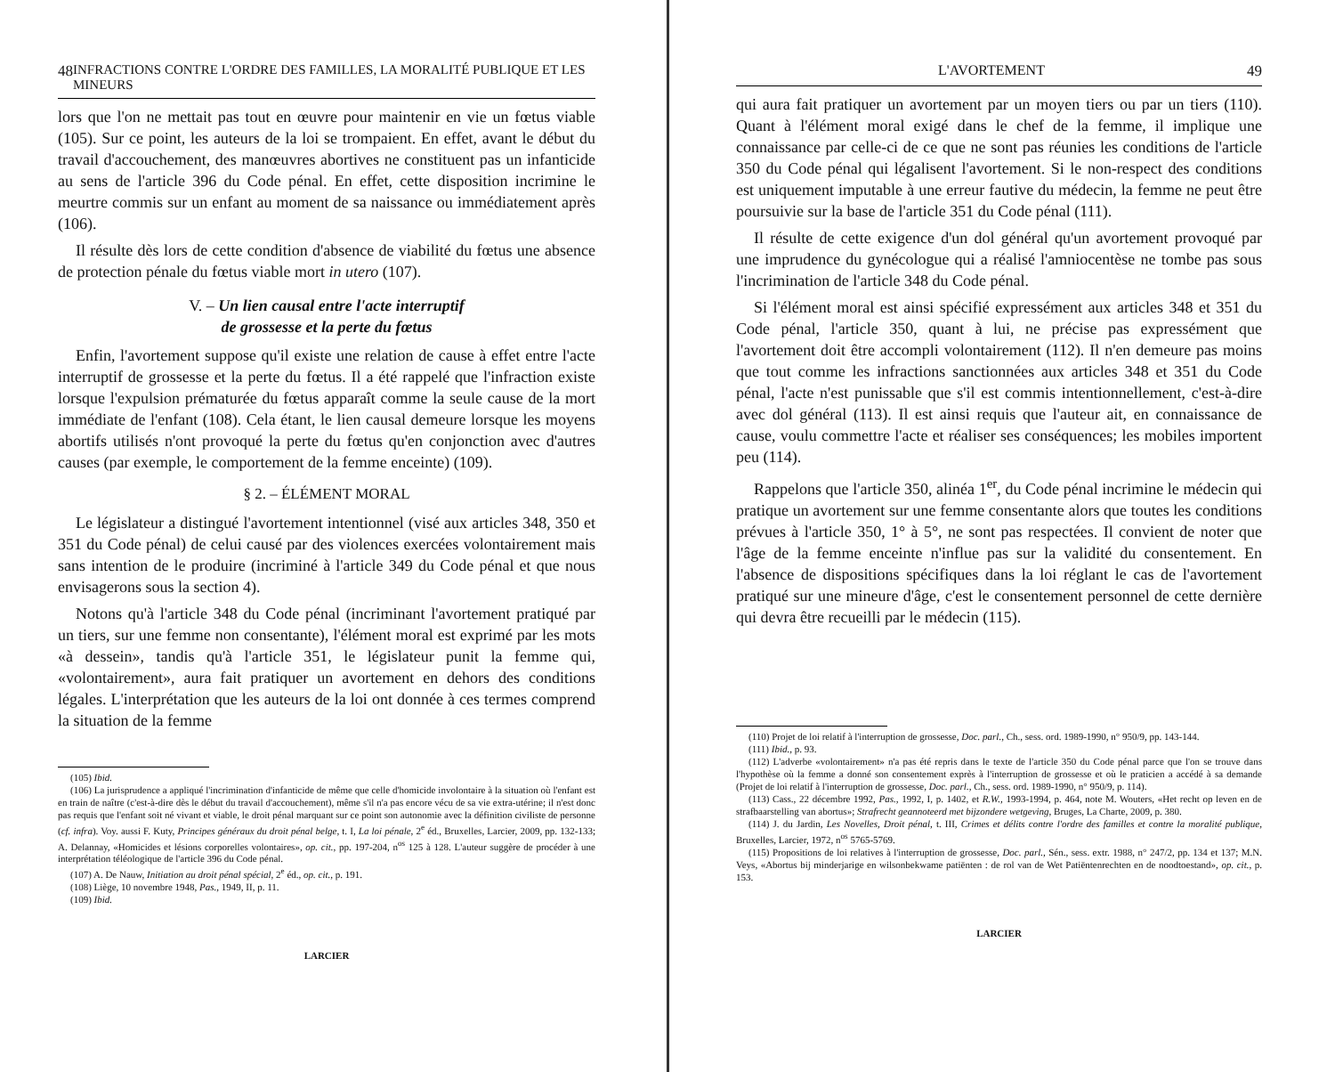48 INFRACTIONS CONTRE L'ORDRE DES FAMILLES, LA MORALITÉ PUBLIQUE ET LES MINEURS
lors que l'on ne mettait pas tout en œuvre pour maintenir en vie un fœtus viable (105). Sur ce point, les auteurs de la loi se trompaient. En effet, avant le début du travail d'accouchement, des manœuvres abortives ne constituent pas un infanticide au sens de l'article 396 du Code pénal. En effet, cette disposition incrimine le meurtre commis sur un enfant au moment de sa naissance ou immédiatement après (106).
Il résulte dès lors de cette condition d'absence de viabilité du fœtus une absence de protection pénale du fœtus viable mort in utero (107).
V. – Un lien causal entre l'acte interruptif
de grossesse et la perte du fœtus
Enfin, l'avortement suppose qu'il existe une relation de cause à effet entre l'acte interruptif de grossesse et la perte du fœtus. Il a été rappelé que l'infraction existe lorsque l'expulsion prématurée du fœtus apparaît comme la seule cause de la mort immédiate de l'enfant (108). Cela étant, le lien causal demeure lorsque les moyens abortifs utilisés n'ont provoqué la perte du fœtus qu'en conjonction avec d'autres causes (par exemple, le comportement de la femme enceinte) (109).
§ 2. – ÉLÉMENT MORAL
Le législateur a distingué l'avortement intentionnel (visé aux articles 348, 350 et 351 du Code pénal) de celui causé par des violences exercées volontairement mais sans intention de le produire (incriminé à l'article 349 du Code pénal et que nous envisagerons sous la section 4).
Notons qu'à l'article 348 du Code pénal (incriminant l'avortement pratiqué par un tiers, sur une femme non consentante), l'élément moral est exprimé par les mots «à dessein», tandis qu'à l'article 351, le législateur punit la femme qui, «volontairement», aura fait pratiquer un avortement en dehors des conditions légales. L'interprétation que les auteurs de la loi ont donnée à ces termes comprend la situation de la femme
(105) Ibid.
(106) La jurisprudence a appliqué l'incrimination d'infanticide de même que celle d'homicide involontaire à la situation où l'enfant est en train de naître (c'est-à-dire dès le début du travail d'accouchement), même s'il n'a pas encore vécu de sa vie extra-utérine; il n'est donc pas requis que l'enfant soit né vivant et viable, le droit pénal marquant sur ce point son autonomie avec la définition civiliste de personne (cf. infra). Voy. aussi F. Kuty, Principes généraux du droit pénal belge, t. I, La loi pénale, 2<sup>e</sup> éd., Bruxelles, Larcier, 2009, pp. 132-133; A. Delannay, «Homicides et lésions corporelles volontaires», op. cit., pp. 197-204, n<sup>os</sup> 125 à 128. L'auteur suggère de procéder à une interprétation téléologique de l'article 396 du Code pénal.
(107) A. De Nauw, Initiation au droit pénal spécial, 2<sup>e</sup> éd., op. cit., p. 191.
(108) Liège, 10 novembre 1948, Pas., 1949, II, p. 11.
(109) Ibid.
LARCIER
L'AVORTEMENT 49
qui aura fait pratiquer un avortement par un moyen tiers ou par un tiers (110). Quant à l'élément moral exigé dans le chef de la femme, il implique une connaissance par celle-ci de ce que ne sont pas réunies les conditions de l'article 350 du Code pénal qui légalisent l'avortement. Si le non-respect des conditions est uniquement imputable à une erreur fautive du médecin, la femme ne peut être poursuivie sur la base de l'article 351 du Code pénal (111).
Il résulte de cette exigence d'un dol général qu'un avortement provoqué par une imprudence du gynécologue qui a réalisé l'amniocentèse ne tombe pas sous l'incrimination de l'article 348 du Code pénal.
Si l'élément moral est ainsi spécifié expressément aux articles 348 et 351 du Code pénal, l'article 350, quant à lui, ne précise pas expressément que l'avortement doit être accompli volontairement (112). Il n'en demeure pas moins que tout comme les infractions sanctionnées aux articles 348 et 351 du Code pénal, l'acte n'est punissable que s'il est commis intentionnellement, c'est-à-dire avec dol général (113). Il est ainsi requis que l'auteur ait, en connaissance de cause, voulu commettre l'acte et réaliser ses conséquences; les mobiles importent peu (114).
Rappelons que l'article 350, alinéa 1<sup>er</sup>, du Code pénal incrimine le médecin qui pratique un avortement sur une femme consentante alors que toutes les conditions prévues à l'article 350, 1° à 5°, ne sont pas respectées. Il convient de noter que l'âge de la femme enceinte n'influe pas sur la validité du consentement. En l'absence de dispositions spécifiques dans la loi réglant le cas de l'avortement pratiqué sur une mineure d'âge, c'est le consentement personnel de cette dernière qui devra être recueilli par le médecin (115).
(110) Projet de loi relatif à l'interruption de grossesse, Doc. parl., Ch., sess. ord. 1989-1990, n° 950/9, pp. 143-144.
(111) Ibid., p. 93.
(112) L'adverbe «volontairement» n'a pas été repris dans le texte de l'article 350 du Code pénal parce que l'on se trouve dans l'hypothèse où la femme a donné son consentement exprès à l'interruption de grossesse et où le praticien a accédé à sa demande (Projet de loi relatif à l'interruption de grossesse, Doc. parl., Ch., sess. ord. 1989-1990, n° 950/9, p. 114).
(113) Cass., 22 décembre 1992, Pas., 1992, I, p. 1402, et R.W., 1993-1994, p. 464, note M. Wouters, «Het recht op leven en de strafbaarstelling van abortus»; Strafrecht geannoteerd met bijzondere wetgeving, Bruges, La Charte, 2009, p. 380.
(114) J. du Jardin, Les Novelles, Droit pénal, t. III, Crimes et délits contre l'ordre des familles et contre la moralité publique, Bruxelles, Larcier, 1972, n<sup>os</sup> 5765-5769.
(115) Propositions de loi relatives à l'interruption de grossesse, Doc. parl., Sén., sess. extr. 1988, n° 247/2, pp. 134 et 137; M.N. Veys, «Abortus bij minderjarige en wilsonbekwame patiënten : de rol van de Wet Patiëntenrechten en de noodtoestand», op. cit., p. 153.
LARCIER